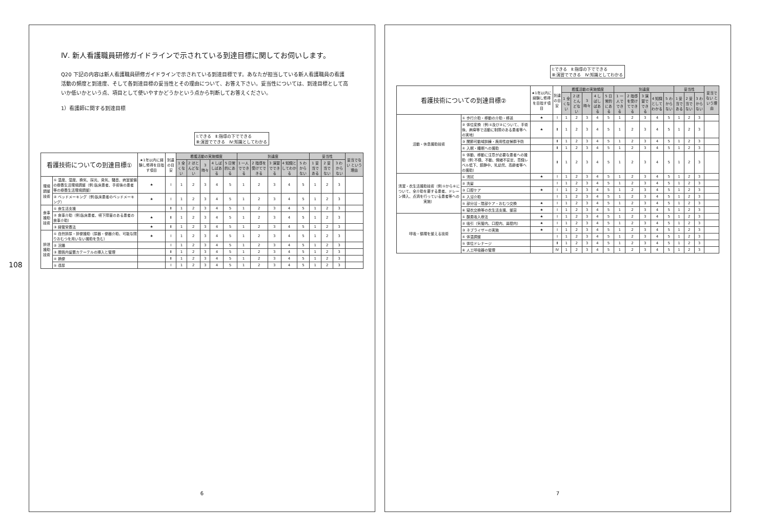108
Ⅳ. 新人看護職員研修ガイドラインで示されている到達目標に関してお伺いします。
Q20 下記の内容は新人看護職員研修ガイドラインで示されている到達目標です。あなたが担当している新人看護職員の看護活動の頻度と到達度、そして各到達目標の妥当性とその理由について、お答え下さい。妥当性については、到達目標として高いか低いかという点、項目として使いやすかどうかという点から判断してお答えください。
1）看護師に関する到達目標
Ⅰ:できる　Ⅱ:指導の下でできる
Ⅲ:演習でできる　Ⅳ:知識としてわかる
| 看護技術についての到達目標① | | ★1年以内に経験し修得を目指す項目 | 到達の目安 | 看護活動の実施頻度 | | | | | 到達度 | | | | | 妥当性 | | | 妥当でない という理由 |
| --- | --- | --- | --- | --- | --- | --- | --- | --- | --- | --- | --- | --- | --- | --- | --- | --- | --- |
| | | | | 1 全くない | 2 ほとんどない | 3 時々 | 4 しばしばある | 5 日常的にある | 1 一人でできる | 2 指導を受けてできる | 3 演習でできる | 4 知識としてわかる | 5 わからない | 1 妥当である | 2 妥当でない | 3 わからない | |
| 環境調整技術 | ① 温度、湿度、換気、採光、臭気、騒音、病室整備の療養生活環境調整（例:臥床患者、手術後の患者等の療養生活環境調整） | ★ | Ⅰ | 1 | 2 | 3 | 4 | 5 | 1 | 2 | 3 | 4 | 5 | 1 | 2 | 3 | |
| | ② ベッドメーキング（例:臥床患者のベッドメーキング） | ★ | Ⅰ | 1 | 2 | 3 | 4 | 5 | 1 | 2 | 3 | 4 | 5 | 1 | 2 | 3 | |
| 食事援助技術 | ① 食生活支援 | | Ⅱ | 1 | 2 | 3 | 4 | 5 | 1 | 2 | 3 | 4 | 5 | 1 | 2 | 3 | |
| | ② 食事介助（例:臥床患者、嚥下障害のある患者の食事介助） | ★ | Ⅱ | 1 | 2 | 3 | 4 | 5 | 1 | 2 | 3 | 4 | 5 | 1 | 2 | 3 | |
| | ③ 経管栄養法 | ★ | Ⅱ | 1 | 2 | 3 | 4 | 5 | 1 | 2 | 3 | 4 | 5 | 1 | 2 | 3 | |
| 排泄援助技術 | ① 自然排尿・排便援助（尿器・便器介助、可能な限りおむつを用いない援助を含む） | ★ | Ⅰ | 1 | 2 | 3 | 4 | 5 | 1 | 2 | 3 | 4 | 5 | 1 | 2 | 3 | |
| | ② 浣腸 | | Ⅰ | 1 | 2 | 3 | 4 | 5 | 1 | 2 | 3 | 4 | 5 | 1 | 2 | 3 | |
| | ③ 膀胱内留置カテーテルの挿入と管理 | | Ⅱ | 1 | 2 | 3 | 4 | 5 | 1 | 2 | 3 | 4 | 5 | 1 | 2 | 3 | |
| | ④ 摘便 | | Ⅱ | 1 | 2 | 3 | 4 | 5 | 1 | 2 | 3 | 4 | 5 | 1 | 2 | 3 | |
| | ⑤ 導尿 | | Ⅰ | 1 | 2 | 3 | 4 | 5 | 1 | 2 | 3 | 4 | 5 | 1 | 2 | 3 | |
6
Ⅰ:できる　Ⅱ:指導の下でできる
Ⅲ:演習でできる　Ⅳ:知識としてわかる
| 看護技術についての到達目標② | | ★1年以内に経験し修得を目指す項目 | 到達の目安 | 看護活動の実施頻度 | | | | | 到達度 | | | | | 妥当性 | | | 妥当でない という理由 |
| --- | --- | --- | --- | --- | --- | --- | --- | --- | --- | --- | --- | --- | --- | --- | --- | --- | --- |
| | | | | 1 全くない | 2 ほとんどない | 3 時々 | 4 しばしばある | 5 日常的にある | 1 一人でできる | 2 指導を受けてできる | 3 演習でできる | 4 知識としてわかる | 5 わからない | 1 妥当である | 2 妥当でない | 3 わからない | |
| 活動・休息援助技術 | ① 歩行介助・移動の介助・移送 | ★ | Ⅰ | 1 | 2 | 3 | 4 | 5 | 1 | 2 | 3 | 4 | 5 | 1 | 2 | 3 | |
| | ② 体位変換（例:①及び②について、手術後、麻痺等で活動に制限のある患者等への実地） | ★ | Ⅱ | 1 | 2 | 3 | 4 | 5 | 1 | 2 | 3 | 4 | 5 | 1 | 2 | 3 | |
| | ③ 関節可動域訓練・廃用性症候群予防 | | Ⅱ | 1 | 2 | 3 | 4 | 5 | 1 | 2 | 3 | 4 | 5 | 1 | 2 | 3 | |
| | ④ 入眠・睡眠への援助 | | Ⅱ | 1 | 2 | 3 | 4 | 5 | 1 | 2 | 3 | 4 | 5 | 1 | 2 | 3 | |
| | ⑤ 体動、移動に注意が必要な患者への援助（例:不穏、不動、情緒不安定、意識レベル低下、鎮静中、乳幼児、高齢者等への援助） | | Ⅱ | 1 | 2 | 3 | 4 | 5 | 1 | 2 | 3 | 4 | 5 | 1 | 2 | 3 | |
| 清潔・衣生活援助技術（例:①から⑥について、全介助を要する患者、ドレーン挿入、点滴を行っている患者等への実施） | ① 清拭 | ★ | Ⅰ | 1 | 2 | 3 | 4 | 5 | 1 | 2 | 3 | 4 | 5 | 1 | 2 | 3 | |
| | ② 洗髪 | | Ⅰ | 1 | 2 | 3 | 4 | 5 | 1 | 2 | 3 | 4 | 5 | 1 | 2 | 3 | |
| | ③ 口腔ケア | ★ | Ⅰ | 1 | 2 | 3 | 4 | 5 | 1 | 2 | 3 | 4 | 5 | 1 | 2 | 3 | |
| | ④ 入浴介助 | | Ⅰ | 1 | 2 | 3 | 4 | 5 | 1 | 2 | 3 | 4 | 5 | 1 | 2 | 3 | |
| | ⑤ 部分浴・陰部ケア・おむつ交換 | ★ | Ⅰ | 1 | 2 | 3 | 4 | 5 | 1 | 2 | 3 | 4 | 5 | 1 | 2 | 3 | |
| | ⑥ 寝衣交換等の衣生活支援、整容 | ★ | Ⅰ | 1 | 2 | 3 | 4 | 5 | 1 | 2 | 3 | 4 | 5 | 1 | 2 | 3 | |
| 呼吸・循環を整える技術 | ① 酸素吸入療法 | ★ | Ⅰ | 1 | 2 | 3 | 4 | 5 | 1 | 2 | 3 | 4 | 5 | 1 | 2 | 3 | |
| | ② 吸引（気管内、口腔内、鼻腔内） | ★ | Ⅰ | 1 | 2 | 3 | 4 | 5 | 1 | 2 | 3 | 4 | 5 | 1 | 2 | 3 | |
| | ③ ネブライザーの実施 | ★ | Ⅰ | 1 | 2 | 3 | 4 | 5 | 1 | 2 | 3 | 4 | 5 | 1 | 2 | 3 | |
| | ④ 体温調整 | | Ⅰ | 1 | 2 | 3 | 4 | 5 | 1 | 2 | 3 | 4 | 5 | 1 | 2 | 3 | |
| | ⑤ 体位ドレナージ | | Ⅱ | 1 | 2 | 3 | 4 | 5 | 1 | 2 | 3 | 4 | 5 | 1 | 2 | 3 | |
| | ⑥ 人工呼吸器の管理 | | Ⅳ | 1 | 2 | 3 | 4 | 5 | 1 | 2 | 3 | 4 | 5 | 1 | 2 | 3 | |
7